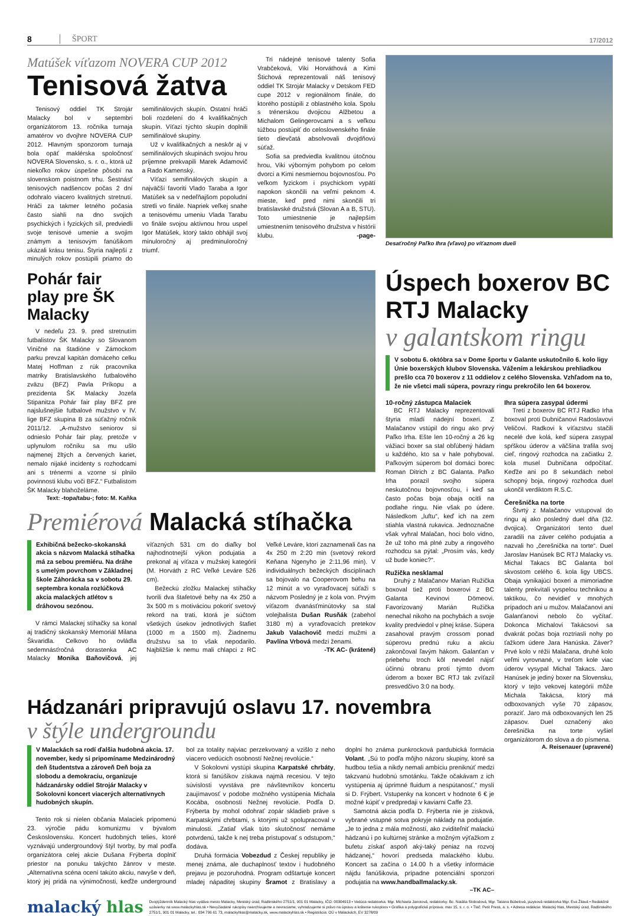8 ŠPORT 17/2012
Matúšek víťazom NOVERA CUP 2012
Tenisová žatva
Tenisový oddiel TK Strojár Malacky bol v septembri organizátorom 13. ročníka turnaja amatérov vo dvojhre NOVERA CUP 2012. Hlavným sponzorom turnaja bola opäť maklérska spoločnosť NOVERA Slovensko, s. r. o., ktorá už niekoľko rokov úspešne pôsobí na slovenskom poistnom trhu. Šestnásť tenisových nadšencov počas 2 dní odohralo viacero kvalitných stretnutí. Hráči za takmer letného počasia často siahli na dno svojich psychických i fyzických síl, predviedli svoje tenisové umenie a svojim známym a tenisovým fanúšikom ukázali krásu tenisu. Štyria najlepší z minulých rokov postúpili priamo do semifinálových skupín. Ostatní hráči boli rozdelení do 4 kvalifikačných skupín. Víťazi týchto skupín doplnili semifinálové skupiny.
Už v kvalifikačných a neskôr aj v semifinálových skupinách svojou hrou príjemne prekvapili Marek Adamovič a Rado Kamenský.
Víťazi semifinálových skupín a najväčší favoriti Vlado Taraba a Igor Matúšek sa v nedeľňajšom popoludní stretli vo finále. Napriek veľkej snahe a tenisovému umeniu Vlada Tarabu vo finále svojou aktívnou hrou uspel Igor Matúšek, ktorý takto obhájil svoj minuloročný aj predminuloročný triumf.
Tri nádejné tenisové talenty Sofia Vrabčeková, Viki Horváthová a Kimi Štichová reprezentovali náš tenisový oddiel TK Strojár Malacky v Detskom FED cupe 2012 v regionálnom finále, do ktorého postúpili z oblastného kola. Spolu s trénerskou dvojicou Alžbetou a Michalom Gelingerovcami a s veľkou túžbou postúpiť do celoslovenského finále tieto dievčatá absolvovali dvojdňovú súťaž.
Sofia sa predviedla kvalitnou útočnou hrou, Viki výborným pohybom po celom dvorci a Kimi nesmiernou bojovnosťou. Po veľkom fyzickom i psychickom vypätí napokon skončili na veľmi peknom 4. mieste, keď pred nimi skončili tri bratislavské družstvá (Slovan A a B, STU). Toto umiestnenie je najlepším umiestnením tenisového družstva v histórii klubu. -page-
Desaťročný Paľko Ihra (vľavo) po víťaznom dueli
Pohár fair play pre ŠK Malacky
V nedeľu 23. 9. pred stretnutím futbalistov ŠK Malacky so Slovanom Viničné na štadióne v Zámockom parku prevzal kapitán domáceho celku Matej Hoffman z rúk pracovníka matriky Bratislavského futbalového zväzu (BFZ) Pavla Príkopu a prezidenta ŠK Malacky Jozefa Stipanitza Pohár fair play BFZ pre najslušnejšie futbalové mužstvo v IV. lige BFZ skupina B za súťažný ročník 2011/12. „A-mužstvo seniorov si odnieslo Pohár fair play, pretože v uplynulom ročníku sa mu ušlo najmenej žltých a červených kariet, nemalo nijaké incidenty s rozhodcami ani s trénermi a vzorne si plnilo povinnosti klubu voči BFZ.“ Futbalistom ŠK Malacky blahoželáme.
Text: -topa/tabu-; foto: M. Kaňka
Premiérová Malacká stíhačka
Exhibičná bežecko-skokanská akcia s názvom Malacká stíhačka má za sebou premiéru. Na dráhe s umelým povrchom v Základnej škole Záhorácka sa v sobotu 29. septembra konala rozlúčková akcia malackých atlétov s dráhovou sezónou.
V rámci Malackej stíhačky sa konal aj tradičný skokanský Memoriál Milana Škvaridla. Celkovo ho ovládla sedemnásťročná dorastenka AC Malacky Monika Baňovičová, jej víťazných 531 cm do diaľky bol najhodnotnejší výkon podujatia a prekonal aj víťaza v mužskej kategórii (M. Horváth z RC Veľké Leváre 526 cm).
Bežeckú zložku Malackej stíhačky tvorili dva štafetové behy na 4x 250 a 3x 500 m s motiváciou pokoriť svetový rekord na trati, ktorá je súčtom všetkých úsekov jednotlivých štafiet (1000 m a 1500 m). Žiadnemu družstvu sa to však nepodarilo. Najbližšie k nemu mali chlapci z RC Veľké Leváre, ktorí zaznamenali čas na 4x 250 m 2:20 min (svetový rekord Keňana Ngenyho je 2:11,96 min). V individuálnych bežeckých disciplínach sa bojovalo na Cooperovom behu na 12 minút a vo vyraďovacej súťaži s názvom Posledný je z kola von. Prvým víťazom dvanásťminútovky sa stal volejbalista Dušan Rusňák (zabehol 3180 m) a vyraďovacích pretekov Jakub Valachovič medzi mužmi a Pavlína Vrbová medzi ženami. -TK AC- (krátené)
Úspech boxerov BC RTJ Malacky
v galantskom ringu
V sobotu 6. októbra sa v Dome športu v Galante uskutočnilo 6. kolo ligy Únie boxerských klubov Slovenska. Vážením a lekárskou prehliadkou prešlo cca 70 boxerov z 11 oddielov z celého Slovenska. Vzhľadom na to, že nie všetci mali súpera, povrazy ringu prekročilo len 64 boxerov.
10-ročný zástupca Malaciek
BC RTJ Malacky reprezentovali štyria mladí nádejní boxeri. Z Malačanov vstúpil do ringu ako prvý Paľko Irha. Ešte len 10-ročný a 26 kg vážiaci boxer sa stal obľúbený hádam u každého, kto sa v hale pohyboval. Paľkovým súperom bol domáci borec Roman Ditrich z BC Galanta. Paľko Irha porazil svojho súpera neskutočnou bojovnosťou, i keď sa často počas boja obaja ocitli na podlahe ringu. Nie však po údere. Následkom „luftu“, keď ich na zem stiahla vlastná rukavica. Jednoznačne však vyhral Malačan, hoci bolo vidno, že už toho má plné zuby a ringového rozhodcu sa pýtal: „Prosím vás, kedy už bude koniec?“.
Ružička nesklamal
Druhý z Malačanov Marian Ružička boxoval tiež proti boxerovi z BC Galanta Kevinovi Dömeovi. Favorizovaný Marián Ružička nenechal nikoho na pochybách a svoje kvality predviedol v plnej kráse. Súpera zasahoval pravým crossom ponad súperovu prednú ruku a akciu zakončoval ľavým hákom. Galanťan v priebehu troch kôl nevedel nájsť účinnú obranu proti týmto dvom úderom a boxer BC RTJ tak zvíťazil presvedčivo 3:0 na body.
Ihra súpera zasypal údermi
Tretí z boxerov BC RTJ Radko Irha boxoval proti Dubničanovi Radoslavovi Veličovi. Radkovi k víťazstvu stačili necelé dve kolá, keď súpera zasypal spŕškou úderov a väčšina trafila svoj cieľ, ringový rozhodca na začiatku 2. kola musel Dubničana odpočítať. Keďže ani po 8 sekundách nebol schopný boja, ringový rozhodca duel ukončil verdiktom R.S.C.
Čerešnička na torte
Štvrtý z Malačanov vstupoval do ringu aj ako posledný duel dňa (32. dvojica). Organizátori tento duel zaradili na záver celého podujatia a nazvali ho „čerešnička na torte“. Duel Jaroslav Hanúsek BC RTJ Malacky vs. Michal Takacs BC Galanta bol skvostom celého 6. kola ligy UBCS. Obaja vynikajúci boxeri a mimoriadne talenty prekvitali vyspelou technikou a taktikou, čo nevidieť v mnohých prípadoch ani u mužov. Malačanovi ani Galanťanovi nebolo čo vyčítať. Dokonca Michalovi Takácsovi sa dvakrát počas boja roztriasli nohy po ťažkom údere Jara Hanúska. Záver? Prvé kolo v réžii Malačana, druhé kolo veľmi vyrovnané, v treťom kole viac úderov vysypal Michal Takacs. Jaro Hanúsek je jediný boxer na Slovensku, ktorý v tejto vekovej kategórii môže Michala Takácsa, ktorý má odboxovaných vyše 70 zápasov, poraziť. Jaro má odboxovaných len 25 zápasov. Duel označený ako čerešnička na torte vyšiel organizátorom do slova a do písmena.
A. Reisenauer (upravené)
Hádzanári pripravujú oslavu 17. novembra
v štýle undergroundu
V Malackách sa rodí ďalšia hudobná akcia. 17. november, kedy si pripomíname Medzinárodný deň študentstva a zároveň Deň boja za slobodu a demokraciu, organizuje hádzanársky oddiel Strojár Malacky v Sokolovni koncert viacerých alternatívnych hudobných skupín.
Tento rok si nielen občania Malaciek pripomenú 23. výročie pádu komunizmu v bývalom Československu. Koncert hudobných telies, ktoré vyznávajú undergroundový štýl tvorby, by mal podľa organizátora celej akcie Dušana Frýberta doplniť priestor na ponuku takýchto žánrov v meste. „Alternatívna scéna ocení takúto akciu, navyše v deň, ktorý jej pridá na výnimočnosti, keďže underground bol za totality najviac perzekvovaný a vzišlo z neho viacero vedúcich osobností Nežnej revolúcie.“
V Sokolovni vystúpi skupina Karpatské chrbáty, ktorá si fanúšikov získava najmä recesiou. V tejto súvislosti vyvstáva pre návštevníkov koncertu zaujímavosť v podobe možného vystúpenia Michala Kocába, osobnosti Nežnej revolúcie. Podľa D. Frýberta by mohol odohrať zopár skladieb práve s Karpatskými chrbtami, s ktorými už spolupracoval v minulosti. „Zatiaľ však túto skutočnosť nemáme potvrdenú, takže k nej treba pristupovať s odstupom,“ dodáva.
Druhá formácia Vobezdud z Českej republiky je menej známa, ale duchaplnosť textov i hudobného prejavu je pozoruhodná. Program odštartuje koncert mladej nápaditej skupiny Šramot z Bratislavy a doplní ho známa punkrocková pardubická formácia Volant. „Sú to podľa môjho názoru skupiny, ktoré sa hudbou tešia a nikdy nemali ambíciu preniknúť medzi takzvanú hudobnú smotánku. Takže očakávam z ich vystúpenia aj úprimné fluidum a nespútanosť,“ myslí si D. Frýbert. Vstupenky na koncert v hodnote 6 € je možné kúpiť v predpredaji v kaviarni Caffe 23.
Samotná akcia podľa D. Frýberta nie je zisková, vybrané vstupné sotva pokryje náklady na podujatie. „Je to jedna z mála možností, ako zviditeľniť malackú hádzanú i po kultúrnej stránke a možným výťažkom z bufetu získať aspoň aký-taký peniaz na rozvoj hádzanej,“ hovorí predseda malackého klubu. Koncert sa začína o 14.00 h a všetky informácie nájdu fanúšikovia, prípadne potenciálni sponzori podujatia na www.handballmalacky.sk.
–TK AC–
malacký hlas
Dvojtýždenník Malacký hlas vydáva mesto Malacky, Mestský úrad, Radlinského 2751/1, 901 01 Malacky, IČO: 00304913 • Vedúca redaktorka: Mgr. Michaela Janotová, redaktorky: Bc. Natália Slobodová, Mgr. Tatiana Búbelová, jazyková redaktorka Mgr. Eva Žilavá • Redakčné uzávierky na www.malackyhlas.sk • Nevyžiadané rukopisy nearchivujeme a nevraciame, vyhradzujeme si právo na úpravu a krátenie rukopisov • Grafika a polygrafická príprava: max 15, s. r. o. • Tlač: Petit Press, a. s. • Adresa redakcie: Malacký hlas, Mestský úrad, Radlinského 2751/1, 901 01 Malacky, tel.: 034 796 61 73, malackyhlas@malacky.sk, www.malackyhlas.sk • Registrácia: OÚ v Malackách, EV 3278/09